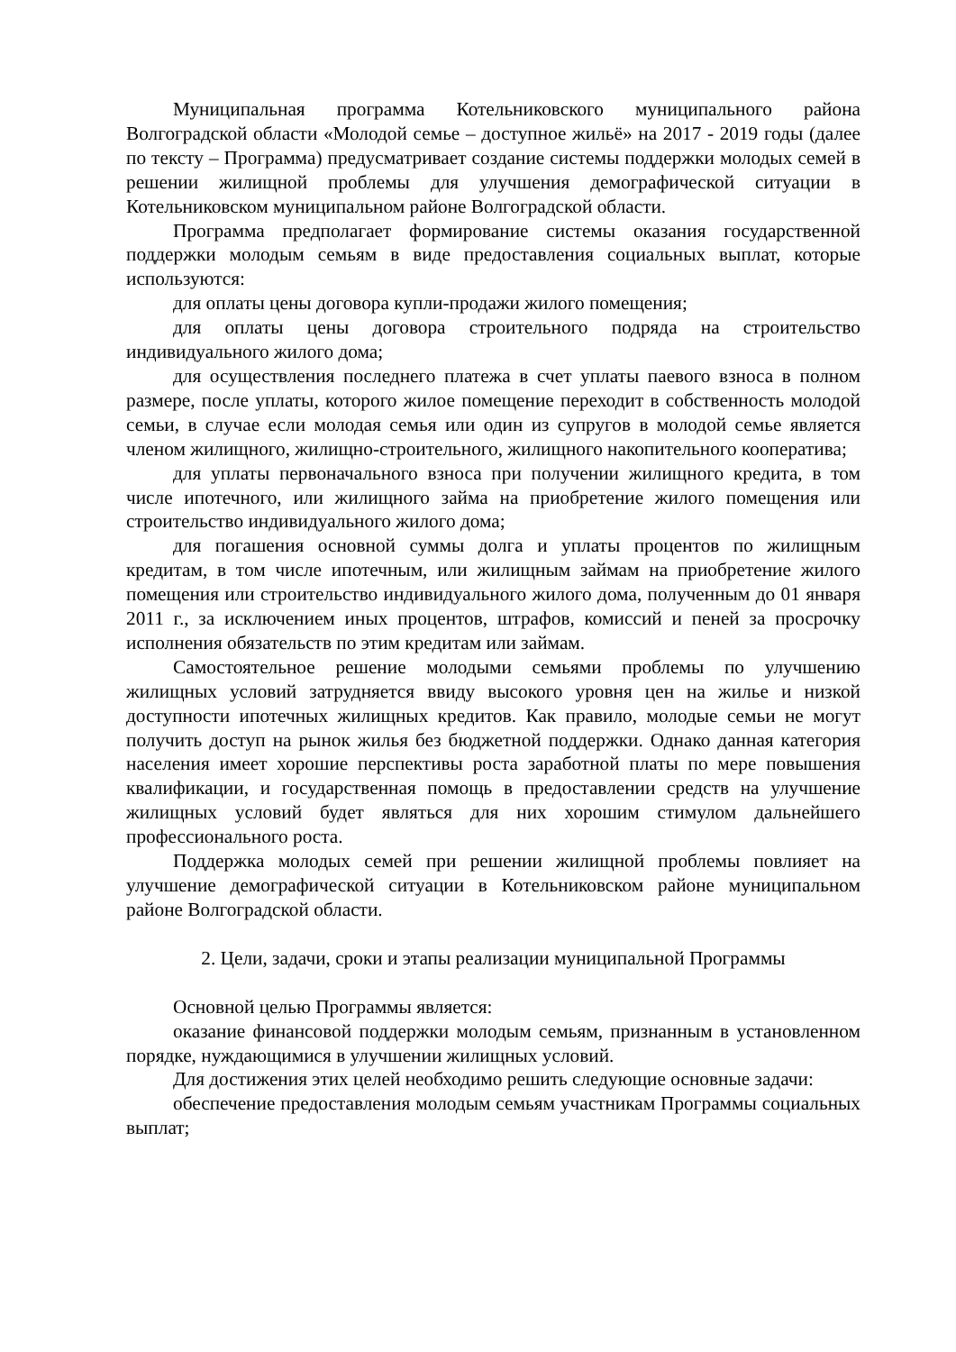Муниципальная программа Котельниковского муниципального района Волгоградской области «Молодой семье – доступное жильё» на 2017 - 2019 годы (далее по тексту – Программа) предусматривает создание системы поддержки молодых семей в решении жилищной проблемы для улучшения демографической ситуации в Котельниковском муниципальном районе Волгоградской области.
Программа предполагает формирование системы оказания государственной поддержки молодым семьям в виде предоставления социальных выплат, которые используются:
для оплаты цены договора купли-продажи жилого помещения;
для оплаты цены договора строительного подряда на строительство индивидуального жилого дома;
для осуществления последнего платежа в счет уплаты паевого взноса в полном размере, после уплаты, которого жилое помещение переходит в собственность молодой семьи, в случае если молодая семья или один из супругов в молодой семье является членом жилищного, жилищно-строительного, жилищного накопительного кооператива;
для уплаты первоначального взноса при получении жилищного кредита, в том числе ипотечного, или жилищного займа на приобретение жилого помещения или строительство индивидуального жилого дома;
для погашения основной суммы долга и уплаты процентов по жилищным кредитам, в том числе ипотечным, или жилищным займам на приобретение жилого помещения или строительство индивидуального жилого дома, полученным до 01 января 2011 г., за исключением иных процентов, штрафов, комиссий и пеней за просрочку исполнения обязательств по этим кредитам или займам.
Самостоятельное решение молодыми семьями проблемы по улучшению жилищных условий затрудняется ввиду высокого уровня цен на жилье и низкой доступности ипотечных жилищных кредитов. Как правило, молодые семьи не могут получить доступ на рынок жилья без бюджетной поддержки. Однако данная категория населения имеет хорошие перспективы роста заработной платы по мере повышения квалификации, и государственная помощь в предоставлении средств на улучшение жилищных условий будет являться для них хорошим стимулом дальнейшего профессионального роста.
Поддержка молодых семей при решении жилищной проблемы повлияет на улучшение демографической ситуации в Котельниковском районе муниципальном районе Волгоградской области.
2. Цели, задачи, сроки и этапы реализации муниципальной Программы
Основной целью Программы является:
оказание финансовой поддержки молодым семьям, признанным в установленном порядке, нуждающимися в улучшении жилищных условий.
Для достижения этих целей необходимо решить следующие основные задачи:
обеспечение предоставления молодым семьям участникам Программы социальных выплат;